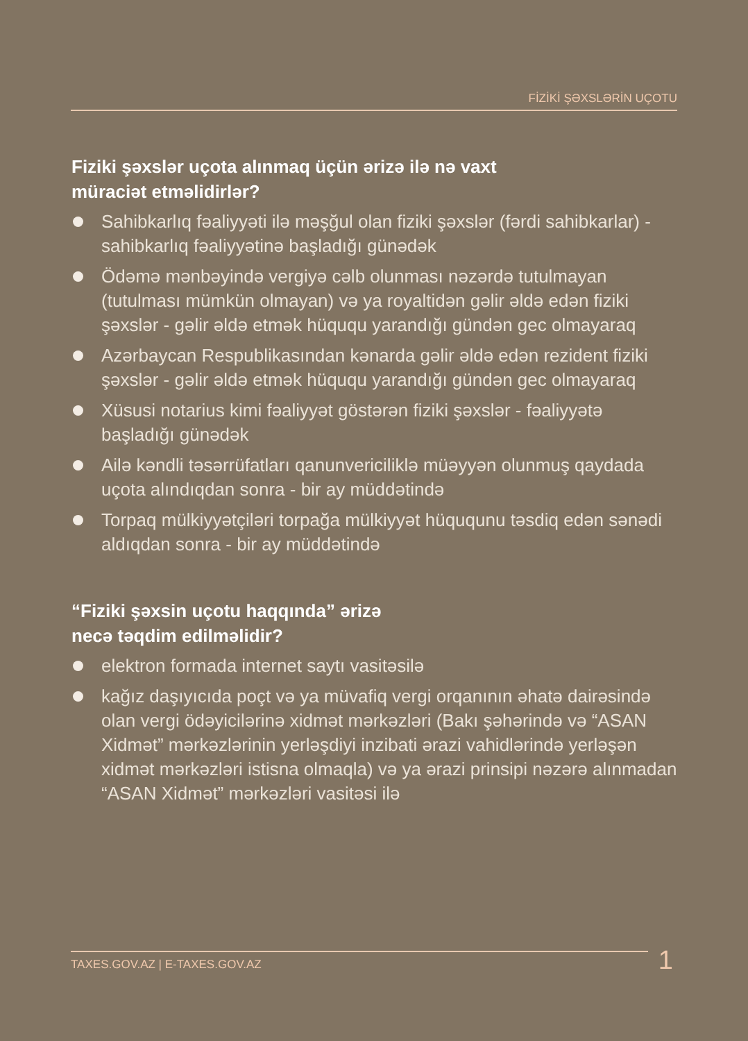FİZİKİ ŞƏXSLƏRİN UÇOTU
Fiziki şəxslər uçota alınmaq üçün ərizə ilə nə vaxt
müraciət etməlidirlər?
Sahibkarlıq fəaliyyəti ilə məşğul olan fiziki şəxslər (fərdi sahibkarlar) - sahibkarlıq fəaliyyətinə başladığı günədək
Ödəmə mənbəyində vergiyə cəlb olunması nəzərdə tutulmayan (tutulması mümkün olmayan) və ya royaltidən gəlir əldə edən fiziki şəxslər - gəlir əldə etmək hüququ yarandığı gündən gec olmayaraq
Azərbaycan Respublikasından kənarda gəlir əldə edən rezident fiziki şəxslər - gəlir əldə etmək hüququ yarandığı gündən gec olmayaraq
Xüsusi notarius kimi fəaliyyət göstərən fiziki şəxslər - fəaliyyətə başladığı günədək
Ailə kəndli təsərrüfatları qanunvericiliklə müəyyən olunmuş qaydada uçota alındıqdan sonra - bir ay müddətində
Torpaq mülkiyyətçiləri torpağa mülkiyyət hüququnu təsdiq edən sənədi aldıqdan sonra - bir ay müddətində
“Fiziki şəxsin uçotu haqqında” ərizə
necə təqdim edilməlidir?
elektron formada internet saytı vasitəsilə
kağız daşıyıcıda poçt və ya müvafiq vergi orqanının əhatə dairəsində olan vergi ödəyicilərinə xidmət mərkəzləri (Bakı şəhərində və “ASAN Xidmət” mərkəzlərinin yerləşdiyi inzibati ərazi vahidlərində yerləşən xidmət mərkəzləri istisna olmaqla) və ya ərazi prinsipi nəzərə alınmadan “ASAN Xidmət” mərkəzləri vasitəsi ilə
TAXES.GOV.AZ | E-TAXES.GOV.AZ 1